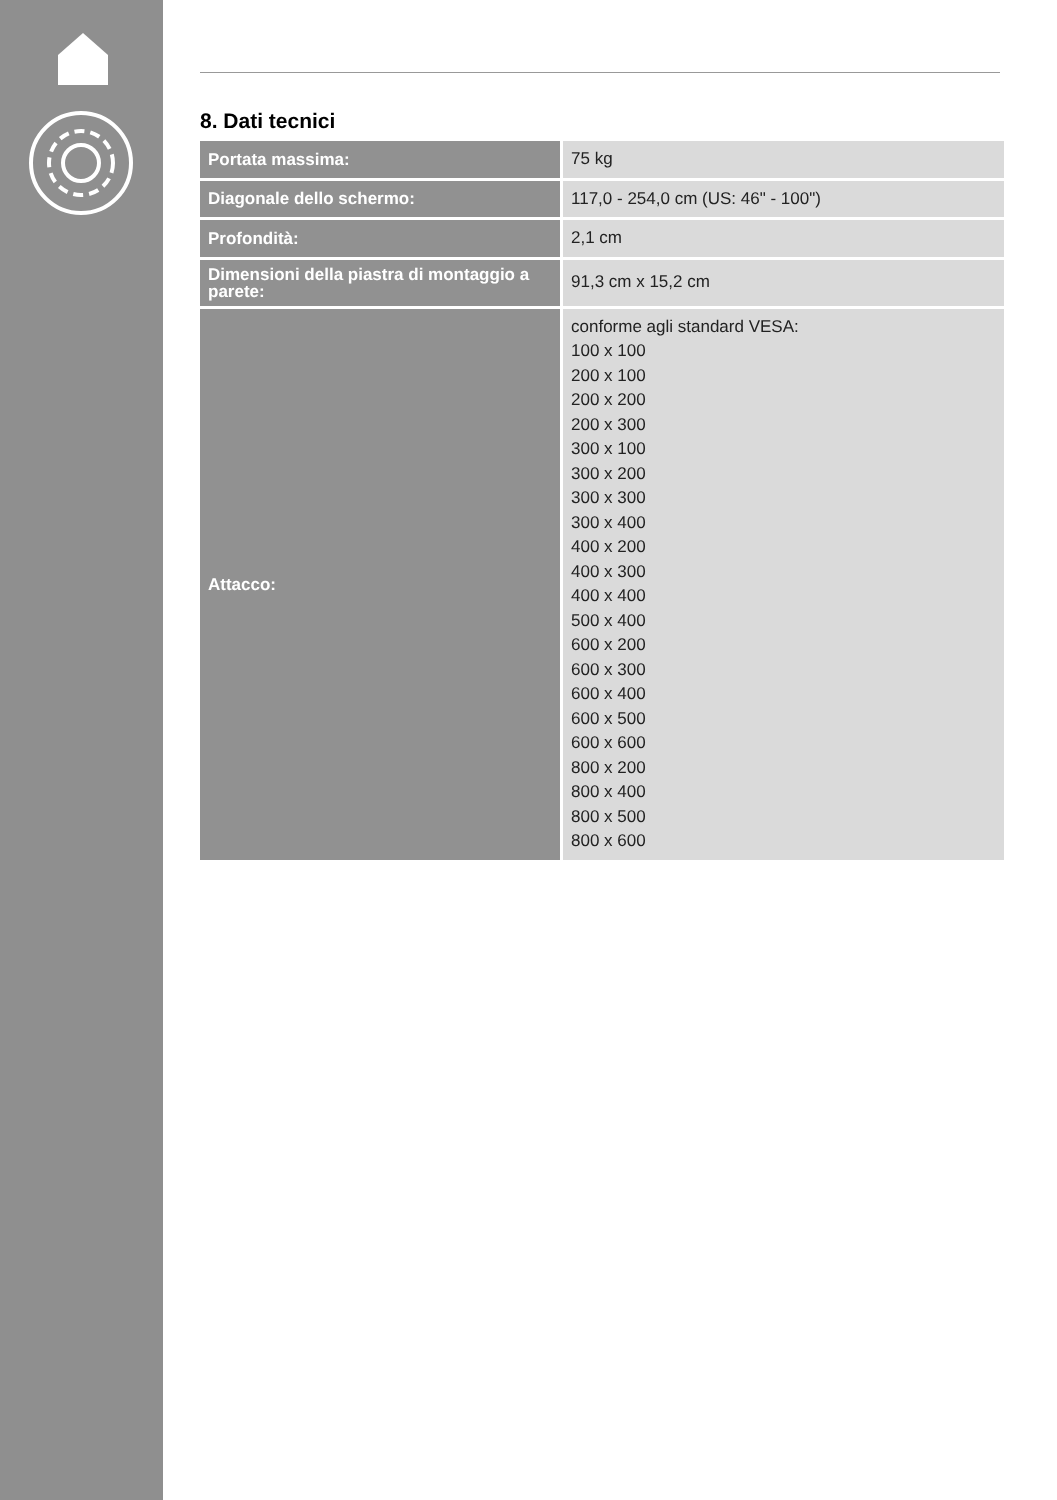8. Dati tecnici
| Portata massima: | 75 kg |
| Diagonale dello schermo: | 117,0 - 254,0 cm (US: 46" - 100") |
| Profondità: | 2,1 cm |
| Dimensioni della piastra di montaggio a parete: | 91,3 cm x 15,2 cm |
| Attacco: | conforme agli standard VESA: 100 x 100 200 x 100 200 x 200 200 x 300 300 x 100 300 x 200 300 x 300 300 x 400 400 x 200 400 x 300 400 x 400 500 x 400 600 x 200 600 x 300 600 x 400 600 x 500 600 x 600 800 x 200 800 x 400 800 x 500 800 x 600 |